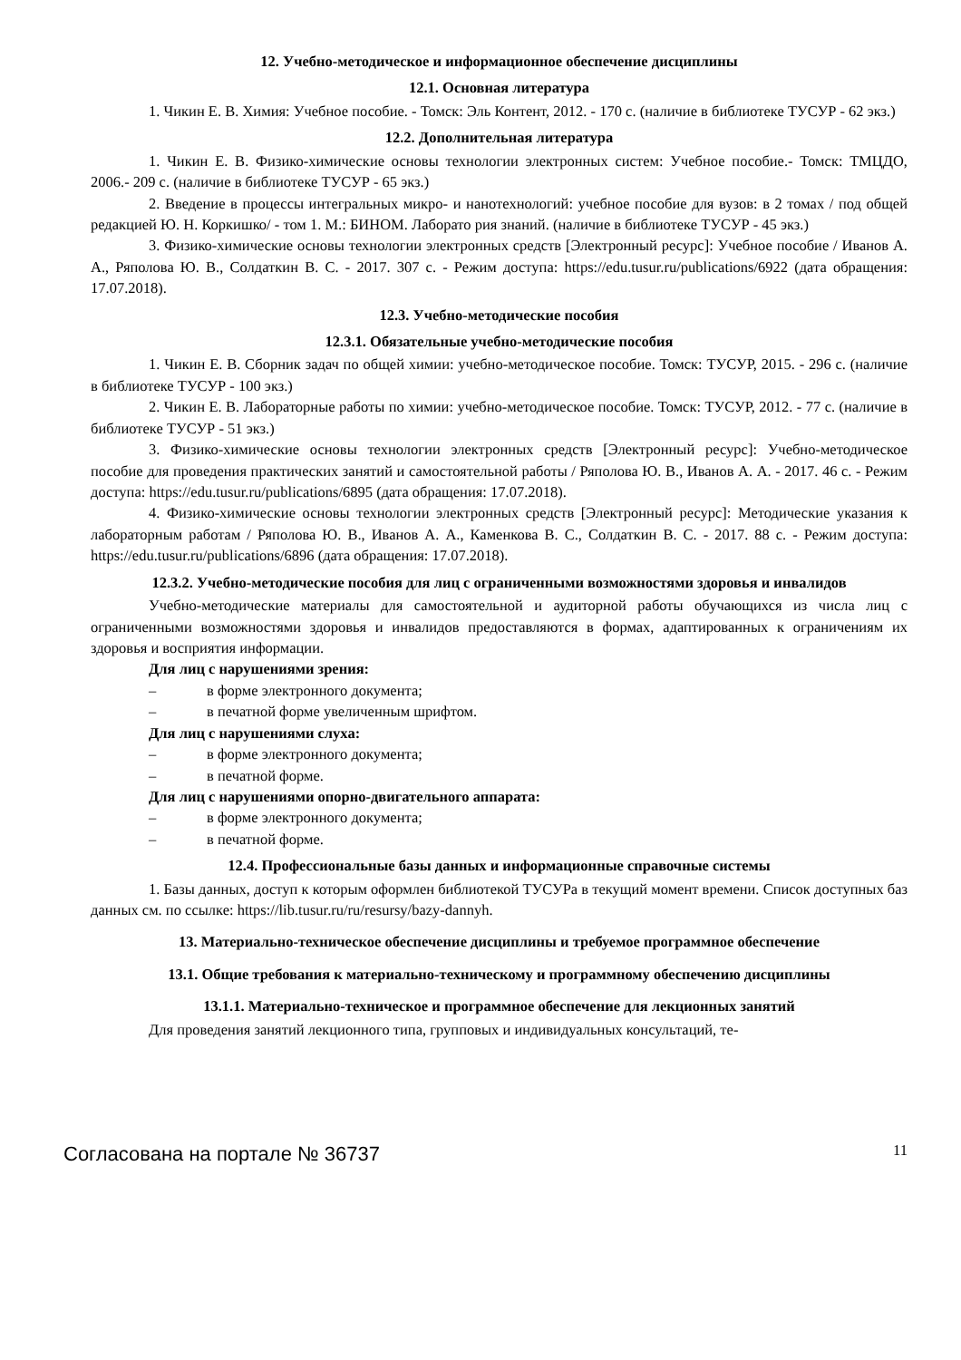12. Учебно-методическое и информационное обеспечение дисциплины
12.1. Основная литература
1. Чикин Е. В. Химия: Учебное пособие. - Томск: Эль Контент, 2012. - 170 с. (наличие в библиотеке ТУСУР - 62 экз.)
12.2. Дополнительная литература
1. Чикин Е. В. Физико-химические основы технологии электронных систем: Учебное пособие.- Томск: ТМЦДО, 2006.- 209 с. (наличие в библиотеке ТУСУР - 65 экз.)
2. Введение в процессы интегральных микро- и нанотехнологий: учебное пособие для вузов: в 2 томах / под общей редакцией Ю. Н. Коркишко/ - том 1. М.: БИНОМ. Лаборато рия знаний. (наличие в библиотеке ТУСУР - 45 экз.)
3. Физико-химические основы технологии электронных средств [Электронный ресурс]: Учебное пособие / Иванов А. А., Ряполова Ю. В., Солдаткин В. С. - 2017. 307 с. - Режим доступа: https://edu.tusur.ru/publications/6922 (дата обращения: 17.07.2018).
12.3. Учебно-методические пособия
12.3.1. Обязательные учебно-методические пособия
1. Чикин Е. В. Сборник задач по общей химии: учебно-методическое пособие. Томск: ТУСУР, 2015. - 296 с. (наличие в библиотеке ТУСУР - 100 экз.)
2. Чикин Е. В. Лабораторные работы по химии: учебно-методическое пособие. Томск: ТУСУР, 2012. - 77 с. (наличие в библиотеке ТУСУР - 51 экз.)
3. Физико-химические основы технологии электронных средств [Электронный ресурс]: Учебно-методическое пособие для проведения практических занятий и самостоятельной работы / Ряполова Ю. В., Иванов А. А. - 2017. 46 с. - Режим доступа: https://edu.tusur.ru/publications/6895 (дата обращения: 17.07.2018).
4. Физико-химические основы технологии электронных средств [Электронный ресурс]: Методические указания к лабораторным работам / Ряполова Ю. В., Иванов А. А., Каменкова В. С., Солдаткин В. С. - 2017. 88 с. - Режим доступа: https://edu.tusur.ru/publications/6896 (дата обращения: 17.07.2018).
12.3.2. Учебно-методические пособия для лиц с ограниченными возможностями здоровья и инвалидов
Учебно-методические материалы для самостоятельной и аудиторной работы обучающихся из числа лиц с ограниченными возможностями здоровья и инвалидов предоставляются в формах, адаптированных к ограничениям их здоровья и восприятия информации.
Для лиц с нарушениями зрения:
– в форме электронного документа;
– в печатной форме увеличенным шрифтом.
Для лиц с нарушениями слуха:
– в форме электронного документа;
– в печатной форме.
Для лиц с нарушениями опорно-двигательного аппарата:
– в форме электронного документа;
– в печатной форме.
12.4. Профессиональные базы данных и информационные справочные системы
1. Базы данных, доступ к которым оформлен библиотекой ТУСУРа в текущий момент времени. Список доступных баз данных см. по ссылке: https://lib.tusur.ru/ru/resursy/bazy-dannyh.
13. Материально-техническое обеспечение дисциплины и требуемое программное обеспечение
13.1. Общие требования к материально-техническому и программному обеспечению дисциплины
13.1.1. Материально-техническое и программное обеспечение для лекционных занятий
Для проведения занятий лекционного типа, групповых и индивидуальных консультаций, те-
Согласована на портале № 36737 11